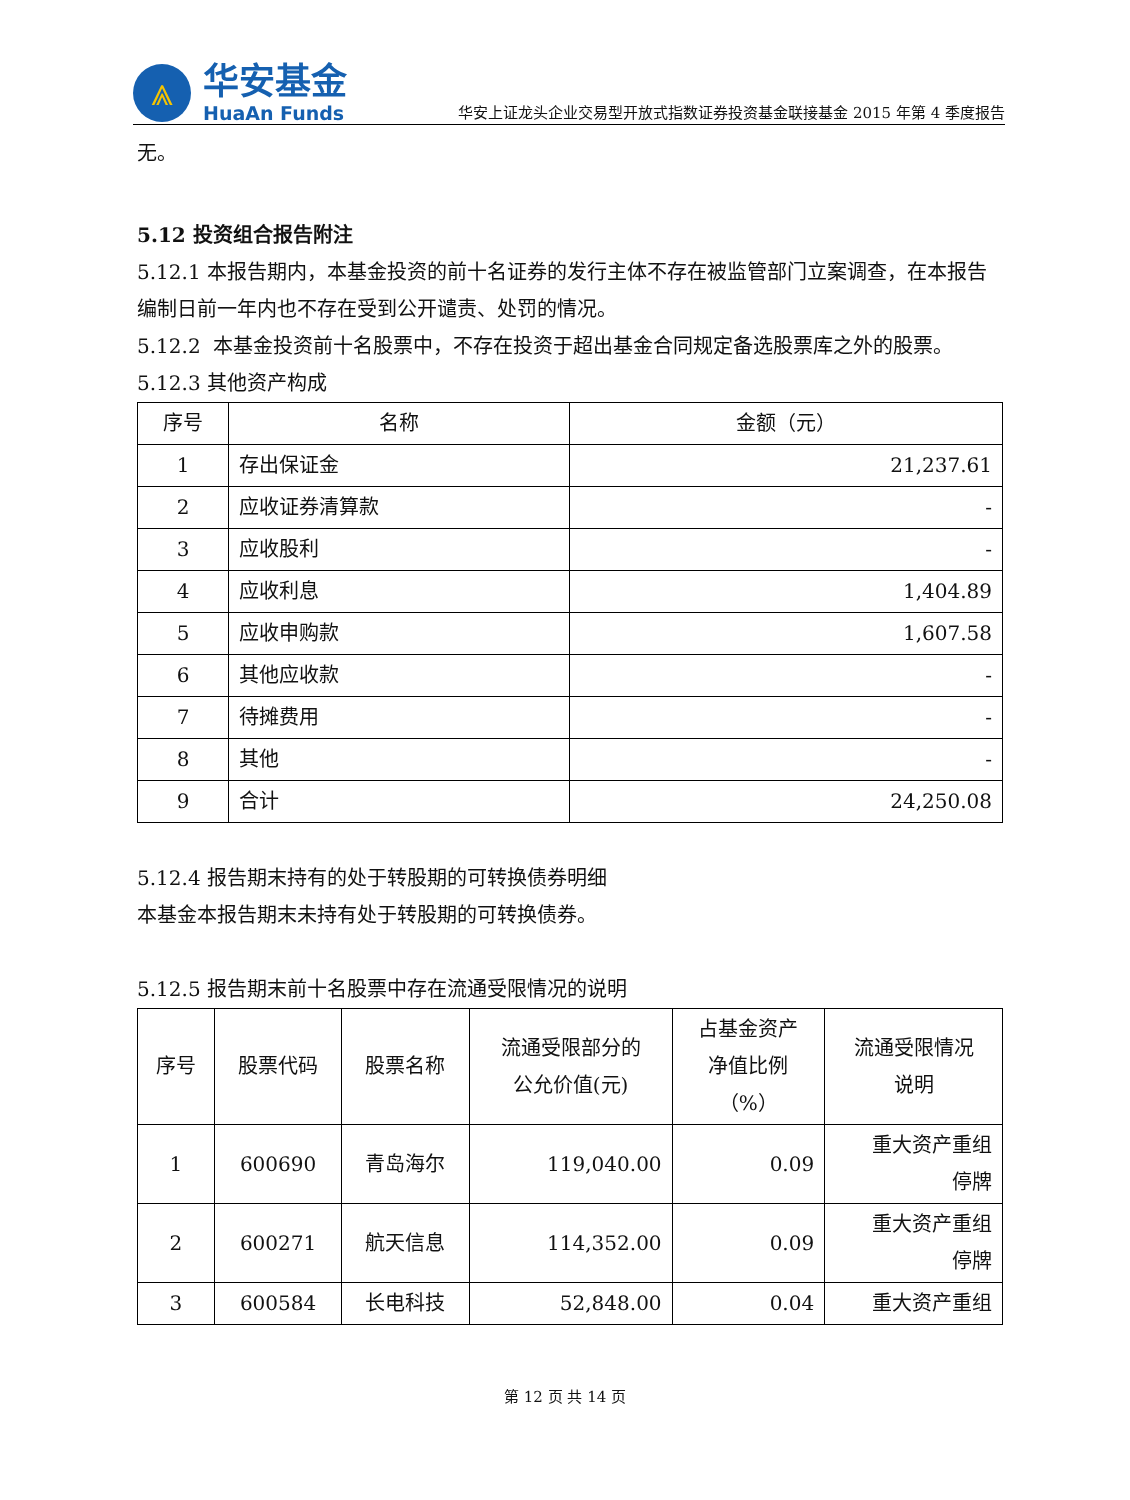⩓
华安基金
HuaAn Funds
华安上证龙头企业交易型开放式指数证券投资基金联接基金 2015 年第 4 季度报告
无。
5.12 投资组合报告附注
5.12.1 本报告期内，本基金投资的前十名证券的发行主体不存在被监管部门立案调查，在本报告编制日前一年内也不存在受到公开谴责、处罚的情况。
5.12.2 本基金投资前十名股票中，不存在投资于超出基金合同规定备选股票库之外的股票。
5.12.3 其他资产构成
| 序号 | 名称 | 金额（元） |
| --- | --- | --- |
| 1 | 存出保证金 | 21,237.61 |
| 2 | 应收证券清算款 | - |
| 3 | 应收股利 | - |
| 4 | 应收利息 | 1,404.89 |
| 5 | 应收申购款 | 1,607.58 |
| 6 | 其他应收款 | - |
| 7 | 待摊费用 | - |
| 8 | 其他 | - |
| 9 | 合计 | 24,250.08 |
5.12.4 报告期末持有的处于转股期的可转换债券明细
本基金本报告期末未持有处于转股期的可转换债券。
5.12.5 报告期末前十名股票中存在流通受限情况的说明
| 序号 | 股票代码 | 股票名称 | 流通受限部分的 公允价值(元) | 占基金资产 净值比例 （%） | 流通受限情况 说明 |
| --- | --- | --- | --- | --- | --- |
| 1 | 600690 | 青岛海尔 | 119,040.00 | 0.09 | 重大资产重组 停牌 |
| 2 | 600271 | 航天信息 | 114,352.00 | 0.09 | 重大资产重组 停牌 |
| 3 | 600584 | 长电科技 | 52,848.00 | 0.04 | 重大资产重组 |
第 12 页 共 14 页